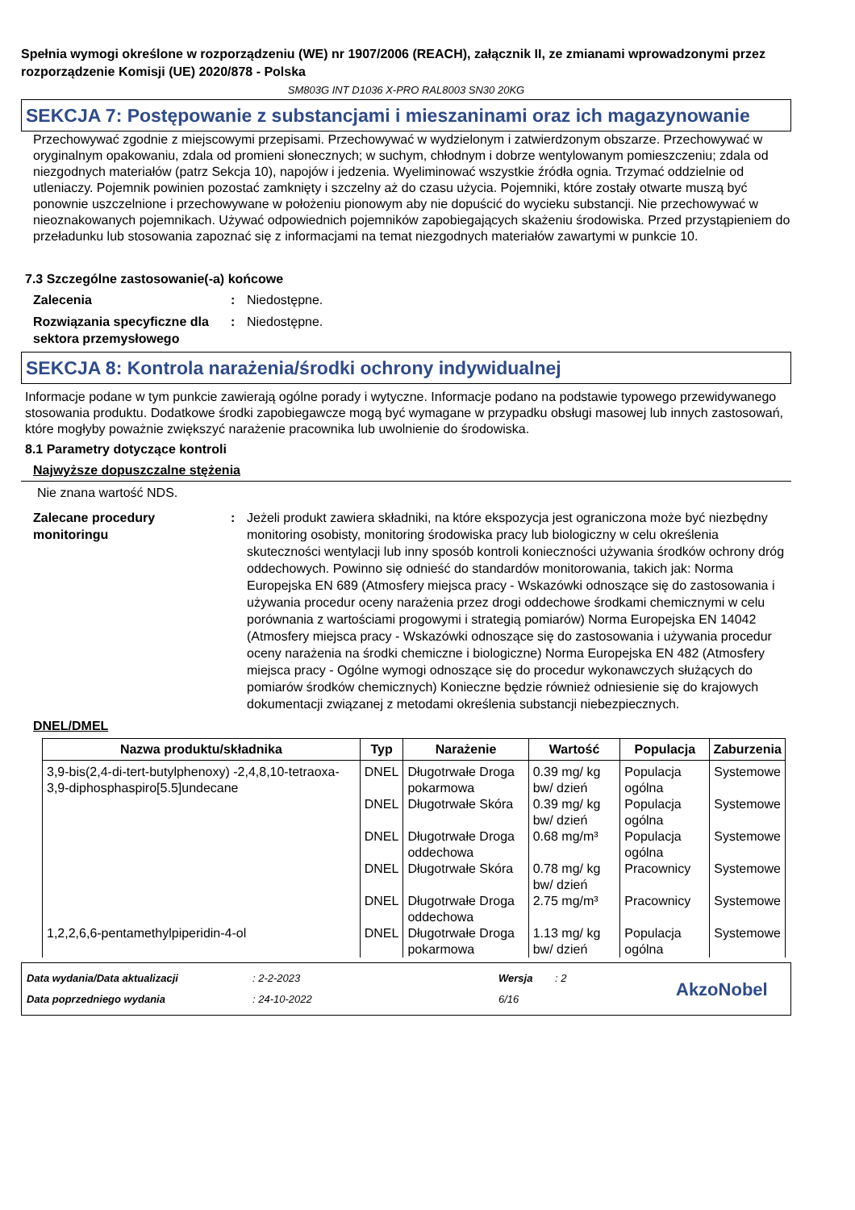Spełnia wymogi określone w rozporządzeniu (WE) nr 1907/2006 (REACH), załącznik II, ze zmianami wprowadzonymi przez rozporządzenie Komisji (UE) 2020/878 - Polska
SM803G INT D1036 X-PRO RAL8003 SN30 20KG
SEKCJA 7: Postępowanie z substancjami i mieszaninami oraz ich magazynowanie
Przechowywać zgodnie z miejscowymi przepisami. Przechowywać w wydzielonym i zatwierdzonym obszarze. Przechowywać w oryginalnym opakowaniu, zdala od promieni słonecznych; w suchym, chłodnym i dobrze wentylowanym pomieszczeniu; zdala od niezgodnych materiałów (patrz Sekcja 10), napojów i jedzenia. Wyeliminować wszystkie źródła ognia. Trzymać oddzielnie od utleniaczy. Pojemnik powinien pozostać zamknięty i szczelny aż do czasu użycia. Pojemniki, które zostały otwarte muszą być ponownie uszczelnione i przechowywane w położeniu pionowym aby nie dopuścić do wycieku substancji. Nie przechowywać w nieoznakowanych pojemnikach. Używać odpowiednich pojemników zapobiegających skażeniu środowiska. Przed przystąpieniem do przeładunku lub stosowania zapoznać się z informacjami na temat niezgodnych materiałów zawartymi w punkcie 10.
7.3 Szczególne zastosowanie(-a) końcowe
Zalecenia : Niedostępne.
Rozwiązania specyficzne dla sektora przemysłowego
: Niedostępne.
SEKCJA 8: Kontrola narażenia/środki ochrony indywidualnej
Informacje podane w tym punkcie zawierają ogólne porady i wytyczne. Informacje podano na podstawie typowego przewidywanego stosowania produktu. Dodatkowe środki zapobiegawcze mogą być wymagane w przypadku obsługi masowej lub innych zastosowań, które mogłyby poważnie zwiększyć narażenie pracownika lub uwolnienie do środowiska.
8.1 Parametry dotyczące kontroli
Najwyższe dopuszczalne stężenia
Nie znana wartość NDS.
Zalecane procedury monitoringu
: Jeżeli produkt zawiera składniki, na które ekspozycja jest ograniczona może być niezbędny monitoring osobisty, monitoring środowiska pracy lub biologiczny w celu określenia skuteczności wentylacji lub inny sposób kontroli konieczności używania środków ochrony dróg oddechowych. Powinno się odnieść do standardów monitorowania, takich jak: Norma Europejska EN 689 (Atmosfery miejsca pracy - Wskazówki odnoszące się do zastosowania i używania procedur oceny narażenia przez drogi oddechowe środkami chemicznymi w celu porównania z wartościami progowymi i strategią pomiarów) Norma Europejska EN 14042 (Atmosfery miejsca pracy - Wskazówki odnoszące się do zastosowania i używania procedur oceny narażenia na środki chemiczne i biologiczne) Norma Europejska EN 482 (Atmosfery miejsca pracy - Ogólne wymogi odnoszące się do procedur wykonawczych służących do pomiarów środków chemicznych) Konieczne będzie również odniesienie się do krajowych dokumentacji związanej z metodami określenia substancji niebezpiecznych.
DNEL/DMEL
| Nazwa produktu/składnika | Typ | Narażenie | Wartość | Populacja | Zaburzenia |
| --- | --- | --- | --- | --- | --- |
| 3,9-bis(2,4-di-tert-butylphenoxy) -2,4,8,10-tetraoxa-3,9-diphosphaspiro[5.5]undecane | DNEL | Długotrwałe Droga pokarmowa | 0.39 mg/ kg bw/ dzień | Populacja ogólna | Systemowe |
| | DNEL | Długotrwałe Skóra | 0.39 mg/ kg bw/ dzień | Populacja ogólna | Systemowe |
| | DNEL | Długotrwałe Droga oddechowa | 0.68 mg/m³ | Populacja ogólna | Systemowe |
| | DNEL | Długotrwałe Skóra | 0.78 mg/ kg bw/ dzień | Pracownicy | Systemowe |
| | DNEL | Długotrwałe Droga oddechowa | 2.75 mg/m³ | Pracownicy | Systemowe |
| 1,2,2,6,6-pentamethylpiperidin-4-ol | DNEL | Długotrwałe Droga pokarmowa | 1.13 mg/ kg bw/ dzień | Populacja ogólna | Systemowe |
Data wydania/Data aktualizacji
Data poprzedniego wydania
: 2-2-2023
: 24-10-2022
Wersja
6/16
: 2
AkzoNobel